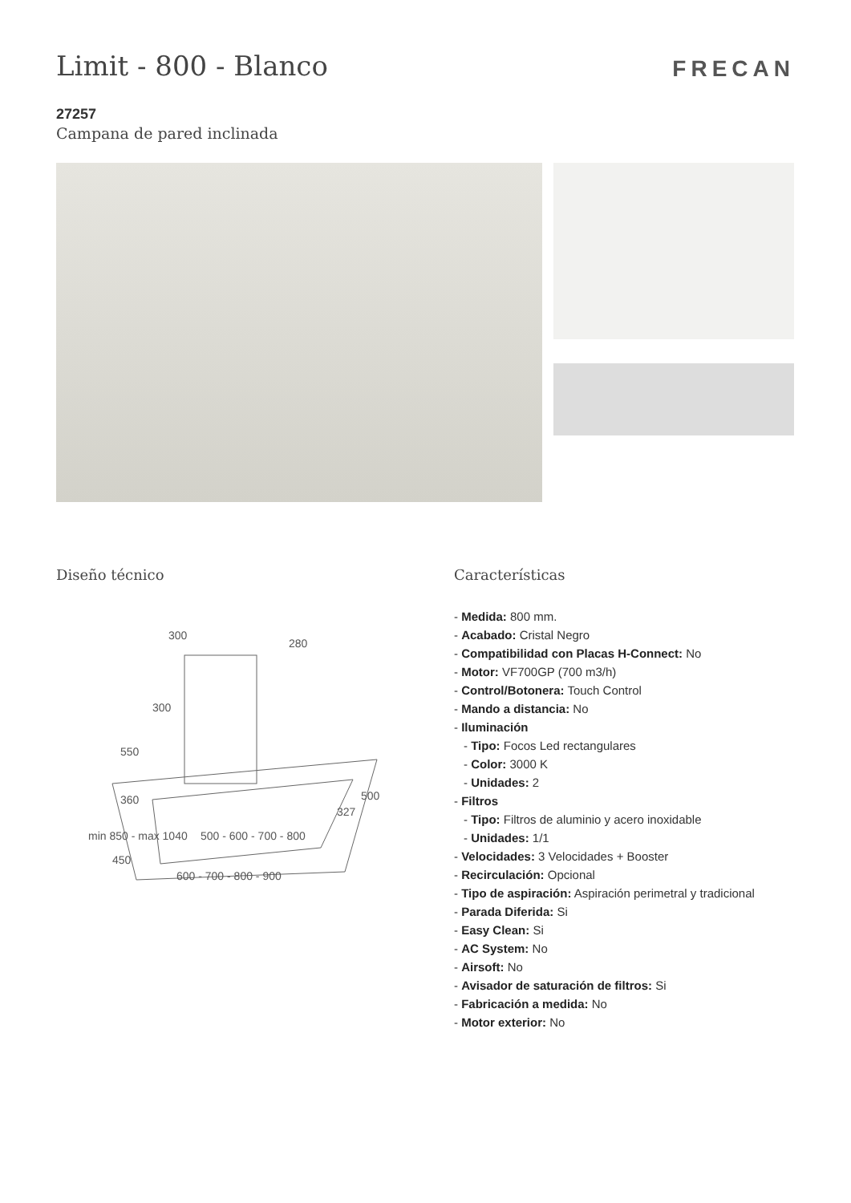Limit - 800 - Blanco
FRECAN
27257
Campana de pared inclinada
Diseño técnico
300
280
300
550
360
500 - 600 - 700 - 800
327
500
600 - 700 - 800 - 900
min 850 - max 1040
450
Características
- Medida: 800 mm.
- Acabado: Cristal Negro
- Compatibilidad con Placas H-Connect: No
- Motor: VF700GP (700 m3/h)
- Control/Botonera: Touch Control
- Mando a distancia: No
- Iluminación
- Tipo: Focos Led rectangulares
- Color: 3000 K
- Unidades: 2
- Filtros
- Tipo: Filtros de aluminio y acero inoxidable
- Unidades: 1/1
- Velocidades: 3 Velocidades + Booster
- Recirculación: Opcional
- Tipo de aspiración: Aspiración perimetral y tradicional
- Parada Diferida: Si
- Easy Clean: Si
- AC System: No
- Airsoft: No
- Avisador de saturación de filtros: Si
- Fabricación a medida: No
- Motor exterior: No